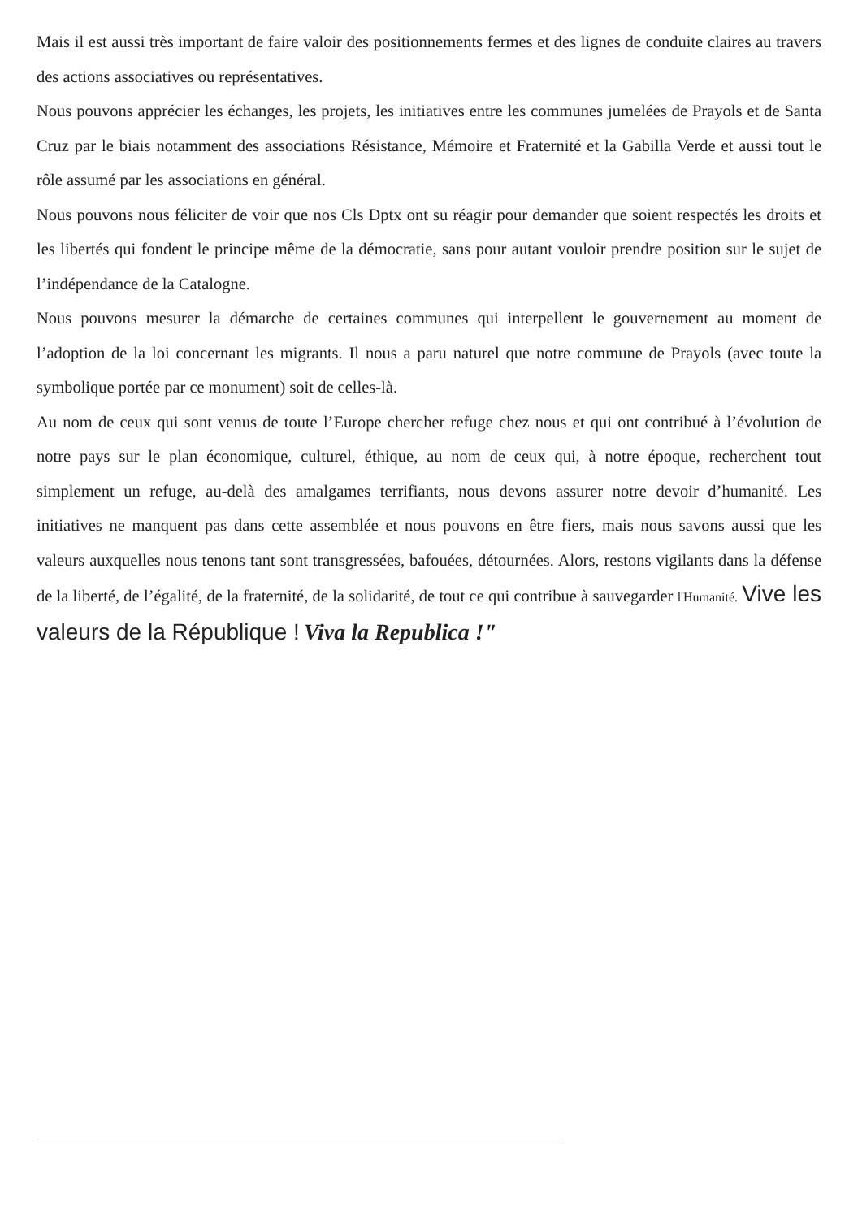Mais il est aussi très important de faire valoir des positionnements fermes et des lignes de conduite claires au travers des actions associatives ou représentatives.
Nous pouvons apprécier les échanges, les projets, les initiatives entre les communes jumelées de Prayols et de Santa Cruz par le biais notamment des associations Résistance, Mémoire et Fraternité et la Gabilla Verde et aussi tout le rôle assumé par les associations en général.
Nous pouvons nous féliciter de voir que nos Cls Dptx ont su réagir pour demander que soient respectés les droits et les libertés qui fondent le principe même de la démocratie, sans pour autant vouloir prendre position sur le sujet de l’indépendance de la Catalogne.
Nous pouvons mesurer la démarche de certaines communes qui interpellent le gouvernement au moment de l’adoption de la loi concernant les migrants. Il nous a paru naturel que notre commune de Prayols (avec toute la symbolique portée par ce monument) soit de celles-là.
Au nom de ceux qui sont venus de toute l’Europe chercher refuge chez nous et qui ont contribué à l’évolution de notre pays sur le plan économique, culturel, éthique, au nom de ceux qui, à notre époque, recherchent tout simplement un refuge, au-delà des amalgames terrifiants, nous devons assurer notre devoir d’humanité. Les initiatives ne manquent pas dans cette assemblée et nous pouvons en être fiers, mais nous savons aussi que les valeurs auxquelles nous tenons tant sont transgressées, bafouées, détournées. Alors, restons vigilants dans la défense de la liberté, de l’égalité, de la fraternité, de la solidarité, de tout ce qui contribue à sauvegarder l'Humanité. Vive les valeurs de la République ! Viva la Republica !"